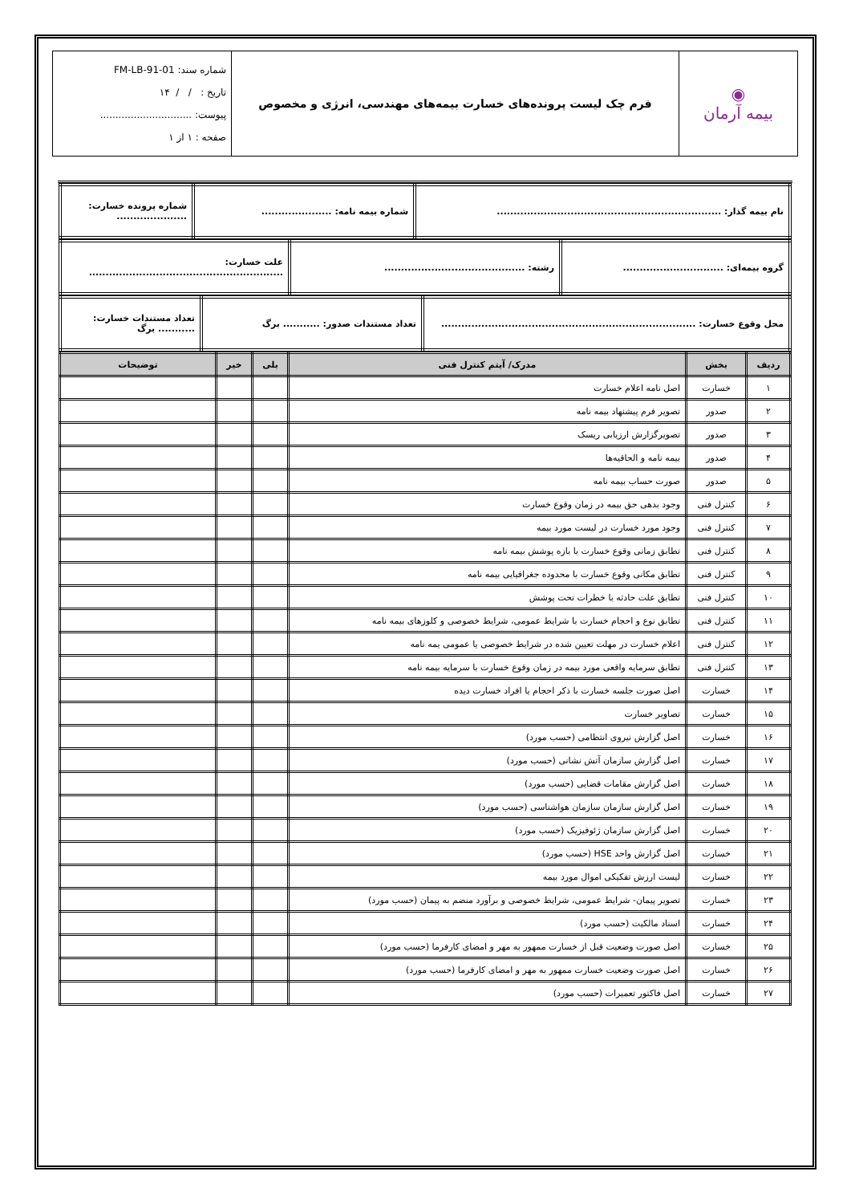| ◉ بیمه آرمان | فرم چک لیست پرونده‌های خسارت بیمه‌های مهندسی، انرژی و مخصوص | شماره سند: FM-LB-91-01 تاریخ : / / ۱۴ پیوست: .............................. صفحه : ۱ از ۱ |
| نام بیمه گذار: ................................................................... | شماره بیمه نامه: ..................... | شماره پرونده خسارت: ..................... |
| گروه بیمه‌ای: .............................. | رشته: .......................................... | علت خسارت: .......................................................... |
| محل وقوع خسارت: ............................................................................ | تعداد مستندات صدور: ........... برگ | تعداد مستندات خسارت: ........... برگ |
| ردیف | بخش | مدرک/ آیتم کنترل فنی | بلی | خیر | توضیحات |
| --- | --- | --- | --- | --- | --- |
| ۱ | خسارت | اصل نامه اعلام خسارت | | | |
| ۲ | صدور | تصویر فرم پیشنهاد بیمه نامه | | | |
| ۳ | صدور | تصویرگزارش ارزیابی ریسک | | | |
| ۴ | صدور | بیمه نامه و الحاقیه‌ها | | | |
| ۵ | صدور | صورت حساب بیمه نامه | | | |
| ۶ | کنترل فنی | وجود بدهی حق بیمه در زمان وقوع خسارت | | | |
| ۷ | کنترل فنی | وجود مورد خسارت در لیست مورد بیمه | | | |
| ۸ | کنترل فنی | تطابق زمانی وقوع خسارت با بازه پوشش بیمه نامه | | | |
| ۹ | کنترل فنی | تطابق مکانی وقوع خسارت با محدوده جغرافیایی بیمه نامه | | | |
| ۱۰ | کنترل فنی | تطابق علت حادثه با خطرات تحت پوشش | | | |
| ۱۱ | کنترل فنی | تطابق نوع و احجام خسارت با شرایط عمومی، شرایط خصوصی و کلوزهای بیمه نامه | | | |
| ۱۲ | کنترل فنی | اعلام خسارت در مهلت تعیین شده در شرایط خصوصی یا عمومی یمه نامه | | | |
| ۱۳ | کنترل فنی | تطابق سرمایه واقعی مورد بیمه در زمان وقوع خسارت با سرمایه بیمه نامه | | | |
| ۱۴ | خسارت | اصل صورت جلسه خسارت با ذکر احجام یا افراد خسارت دیده | | | |
| ۱۵ | خسارت | تصاویر خسارت | | | |
| ۱۶ | خسارت | اصل گزارش نیروی انتظامی (حسب مورد) | | | |
| ۱۷ | خسارت | اصل گزارش سازمان آتش نشانی (حسب مورد) | | | |
| ۱۸ | خسارت | اصل گزارش مقامات قضایی (حسب مورد) | | | |
| ۱۹ | خسارت | اصل گزارش سازمان سازمان هواشناسی (حسب مورد) | | | |
| ۲۰ | خسارت | اصل گزارش سازمان ژئوفیزیک (حسب مورد) | | | |
| ۲۱ | خسارت | اصل گزارش واحد HSE (حسب مورد) | | | |
| ۲۲ | خسارت | لیست ارزش تفکیکی اموال مورد بیمه | | | |
| ۲۳ | خسارت | تصویر پیمان- شرایط عمومی، شرایط خصوصی و برآورد منضم به پیمان (حسب مورد) | | | |
| ۲۴ | خسارت | اسناد مالکیت (حسب مورد) | | | |
| ۲۵ | خسارت | اصل صورت وضعیت قبل از خسارت ممهور به مهر و امضای کارفرما (حسب مورد) | | | |
| ۲۶ | خسارت | اصل صورت وضعیت خسارت ممهور به مهر و امضای کارفرما (حسب مورد) | | | |
| ۲۷ | خسارت | اصل فاکتور تعمیرات (حسب مورد) | | | |